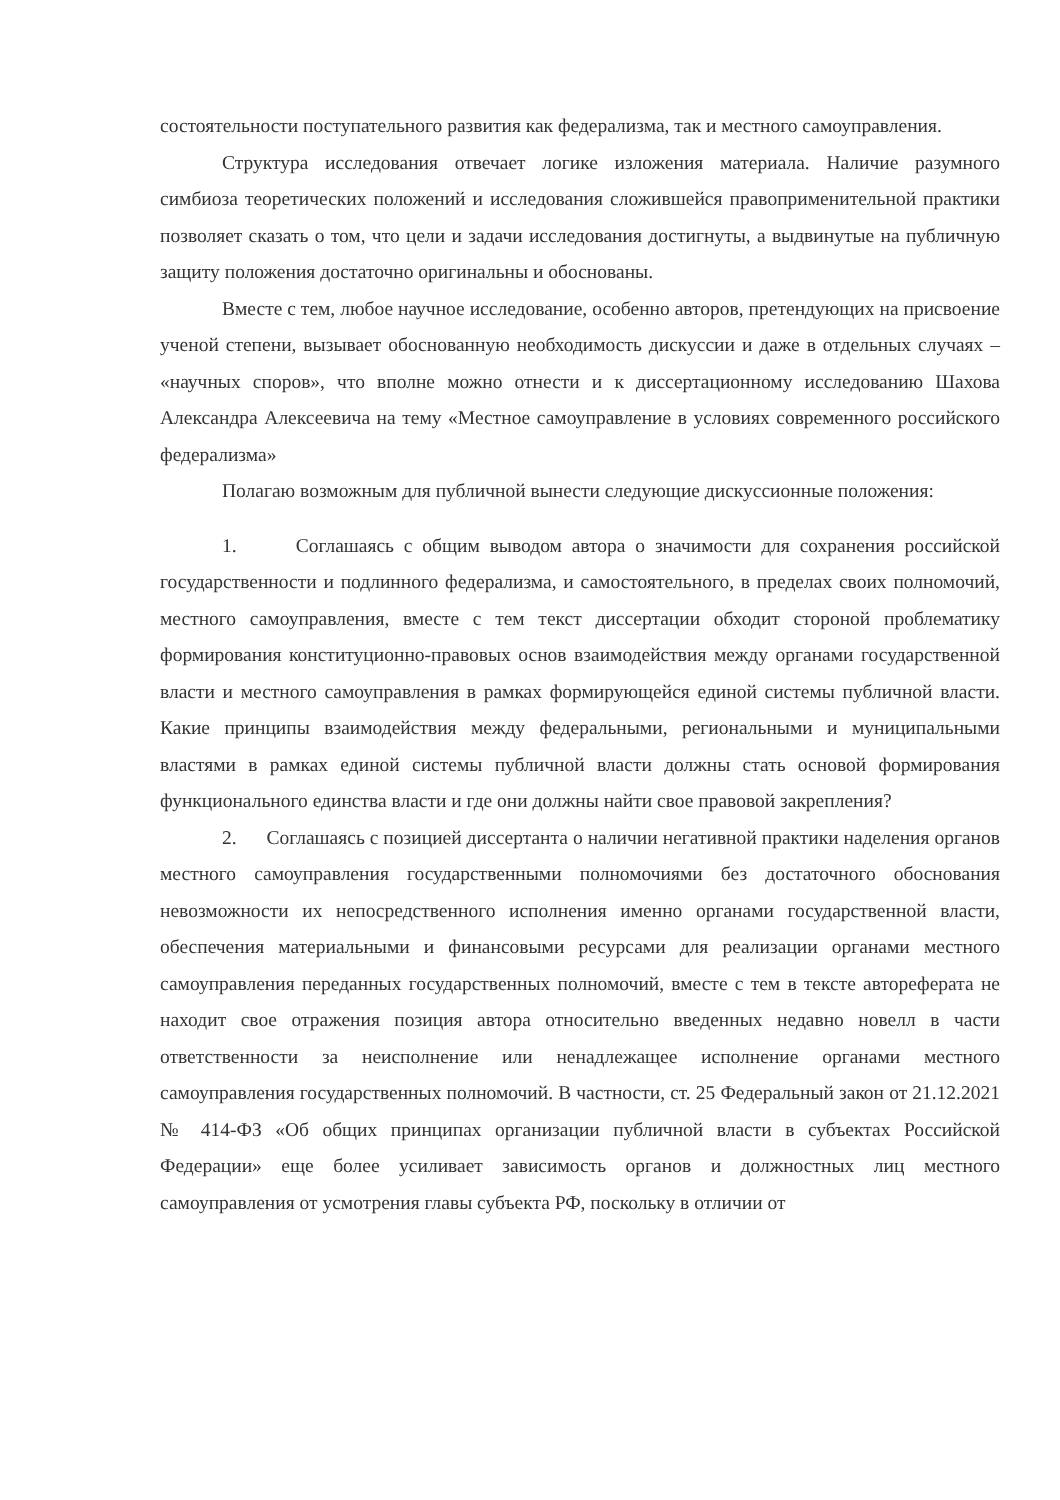состоятельности поступательного развития как федерализма, так и местного самоуправления.
Структура исследования отвечает логике изложения материала. Наличие разумного симбиоза теоретических положений и исследования сложившейся правоприменительной практики позволяет сказать о том, что цели и задачи исследования достигнуты, а выдвинутые на публичную защиту положения достаточно оригинальны и обоснованы.
Вместе с тем, любое научное исследование, особенно авторов, претендующих на присвоение ученой степени, вызывает обоснованную необходимость дискуссии и даже в отдельных случаях – «научных споров», что вполне можно отнести и к диссертационному исследованию Шахова Александра Алексеевича на тему «Местное самоуправление в условиях современного российского федерализма»
Полагаю возможным для публичной вынести следующие дискуссионные положения:
1. Соглашаясь с общим выводом автора о значимости для сохранения российской государственности и подлинного федерализма, и самостоятельного, в пределах своих полномочий, местного самоуправления, вместе с тем текст диссертации обходит стороной проблематику формирования конституционно-правовых основ взаимодействия между органами государственной власти и местного самоуправления в рамках формирующейся единой системы публичной власти. Какие принципы взаимодействия между федеральными, региональными и муниципальными властями в рамках единой системы публичной власти должны стать основой формирования функционального единства власти и где они должны найти свое правовой закрепления?
2. Соглашаясь с позицией диссертанта о наличии негативной практики наделения органов местного самоуправления государственными полномочиями без достаточного обоснования невозможности их непосредственного исполнения именно органами государственной власти, обеспечения материальными и финансовыми ресурсами для реализации органами местного самоуправления переданных государственных полномочий, вместе с тем в тексте автореферата не находит свое отражения позиция автора относительно введенных недавно новелл в части ответственности за неисполнение или ненадлежащее исполнение органами местного самоуправления государственных полномочий. В частности, ст. 25 Федеральный закон от 21.12.2021 № 414-ФЗ «Об общих принципах организации публичной власти в субъектах Российской Федерации» еще более усиливает зависимость органов и должностных лиц местного самоуправления от усмотрения главы субъекта РФ, поскольку в отличии от